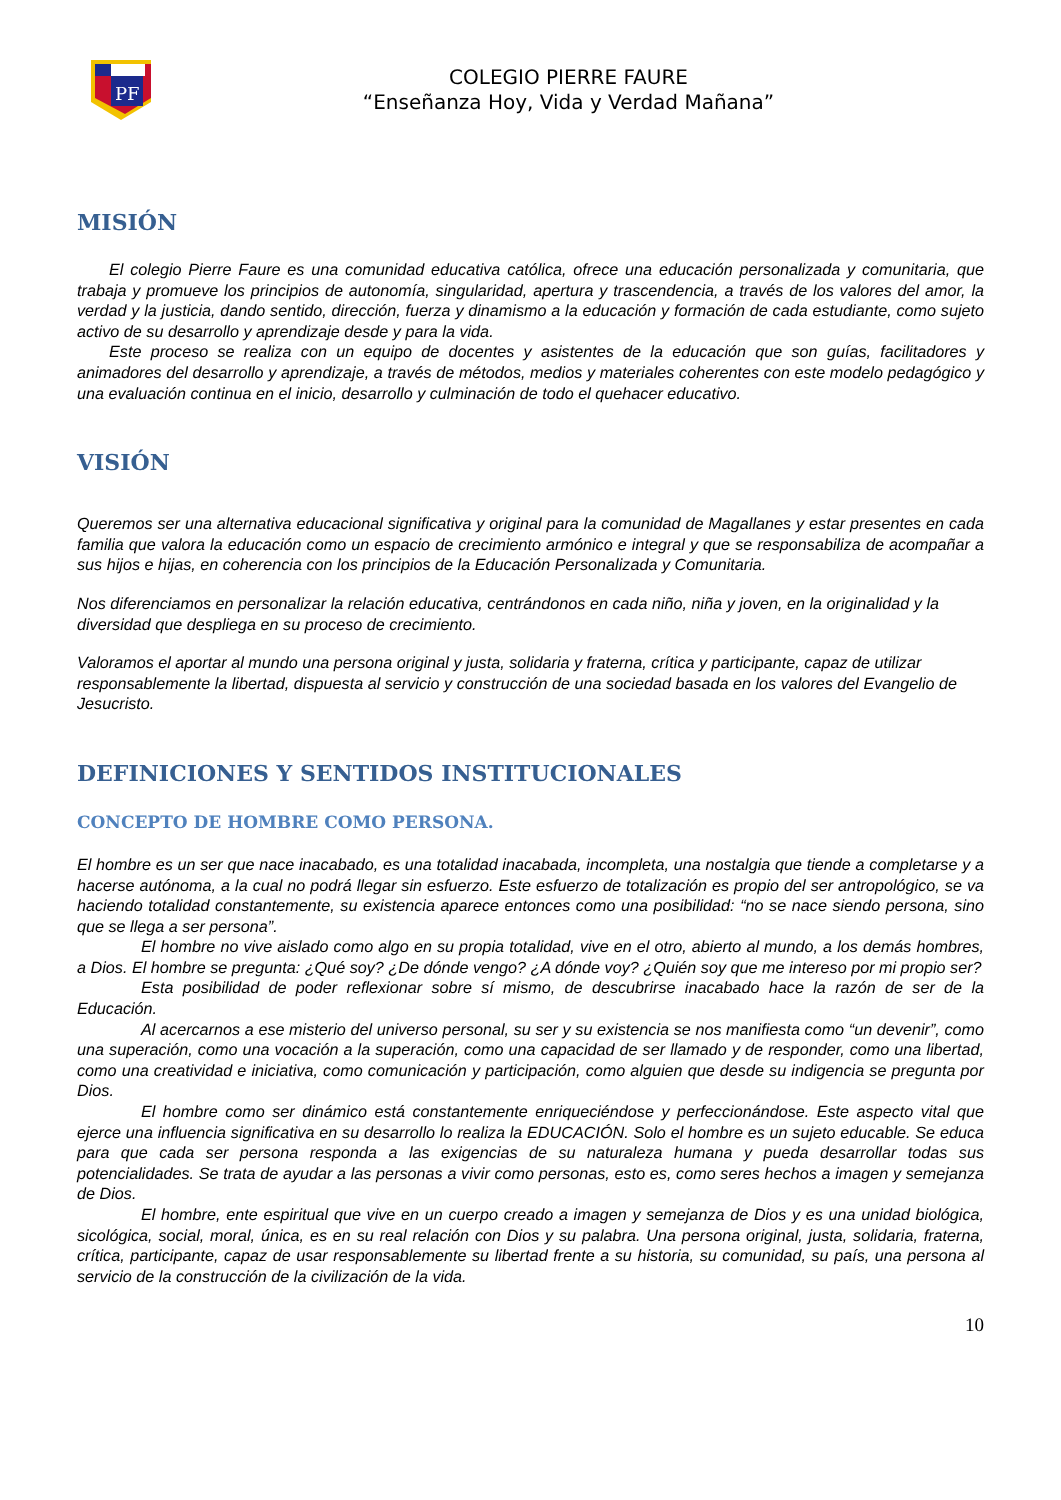PF
COLEGIO PIERRE FAURE
“Enseñanza Hoy, Vida y Verdad Mañana”
MISIÓN
El colegio Pierre Faure es una comunidad educativa católica, ofrece una educación personalizada y comunitaria, que trabaja y promueve los principios de autonomía, singularidad, apertura y trascendencia, a través de los valores del amor, la verdad y la justicia, dando sentido, dirección, fuerza y dinamismo a la educación y formación de cada estudiante, como sujeto activo de su desarrollo y aprendizaje desde y para la vida.
Este proceso se realiza con un equipo de docentes y asistentes de la educación que son guías, facilitadores y animadores del desarrollo y aprendizaje, a través de métodos, medios y materiales coherentes con este modelo pedagógico y una evaluación continua en el inicio, desarrollo y culminación de todo el quehacer educativo.
VISIÓN
Queremos ser una alternativa educacional significativa y original para la comunidad de Magallanes y estar presentes en cada familia que valora la educación como un espacio de crecimiento armónico e integral y que se responsabiliza de acompañar a sus hijos e hijas, en coherencia con los principios de la Educación Personalizada y Comunitaria.
Nos diferenciamos en personalizar la relación educativa, centrándonos en cada niño, niña y joven, en la originalidad y la diversidad que despliega en su proceso de crecimiento.
Valoramos el aportar al mundo una persona original y justa, solidaria y fraterna, crítica y participante, capaz de utilizar responsablemente la libertad, dispuesta al servicio y construcción de una sociedad basada en los valores del Evangelio de Jesucristo.
DEFINICIONES Y SENTIDOS INSTITUCIONALES
CONCEPTO DE HOMBRE COMO PERSONA.
El hombre es un ser que nace inacabado, es una totalidad inacabada, incompleta, una nostalgia que tiende a completarse y a hacerse autónoma, a la cual no podrá llegar sin esfuerzo. Este esfuerzo de totalización es propio del ser antropológico, se va haciendo totalidad constantemente, su existencia aparece entonces como una posibilidad: “no se nace siendo persona, sino que se llega a ser persona”.
El hombre no vive aislado como algo en su propia totalidad, vive en el otro, abierto al mundo, a los demás hombres, a Dios. El hombre se pregunta: ¿Qué soy? ¿De dónde vengo? ¿A dónde voy? ¿Quién soy que me intereso por mi propio ser?
Esta posibilidad de poder reflexionar sobre sí mismo, de descubrirse inacabado hace la razón de ser de la Educación.
Al acercarnos a ese misterio del universo personal, su ser y su existencia se nos manifiesta como “un devenir”, como una superación, como una vocación a la superación, como una capacidad de ser llamado y de responder, como una libertad, como una creatividad e iniciativa, como comunicación y participación, como alguien que desde su indigencia se pregunta por Dios.
El hombre como ser dinámico está constantemente enriqueciéndose y perfeccionándose. Este aspecto vital que ejerce una influencia significativa en su desarrollo lo realiza la EDUCACIÓN. Solo el hombre es un sujeto educable. Se educa para que cada ser persona responda a las exigencias de su naturaleza humana y pueda desarrollar todas sus potencialidades. Se trata de ayudar a las personas a vivir como personas, esto es, como seres hechos a imagen y semejanza de Dios.
El hombre, ente espiritual que vive en un cuerpo creado a imagen y semejanza de Dios y es una unidad biológica, sicológica, social, moral, única, es en su real relación con Dios y su palabra. Una persona original, justa, solidaria, fraterna, crítica, participante, capaz de usar responsablemente su libertad frente a su historia, su comunidad, su país, una persona al servicio de la construcción de la civilización de la vida.
10